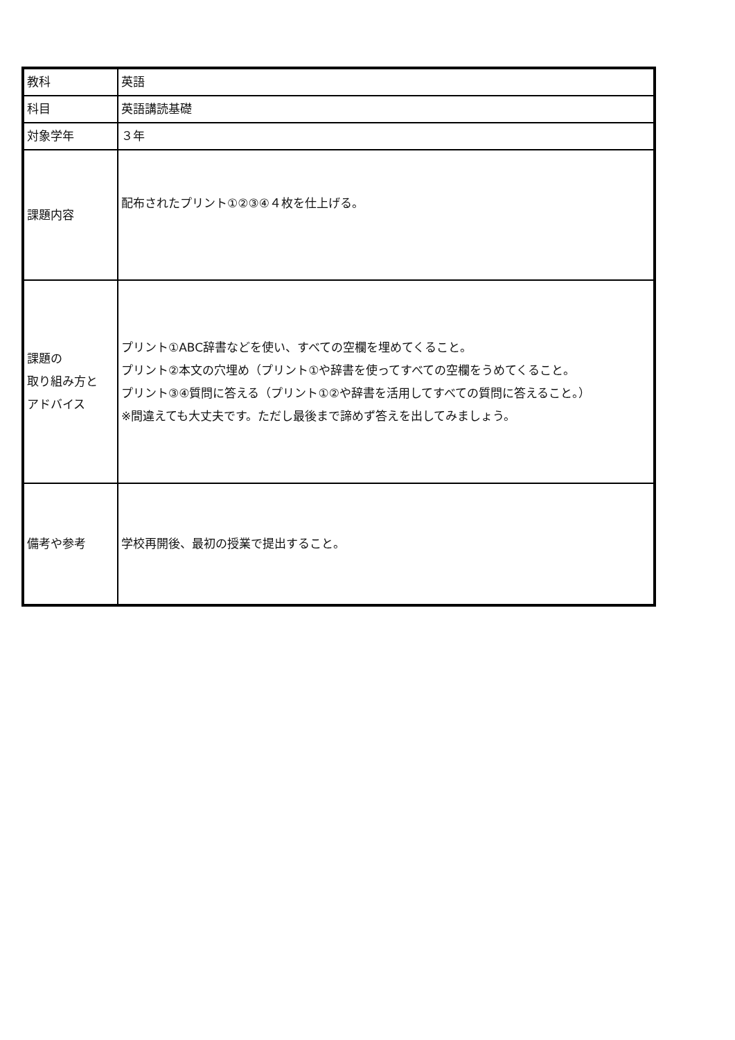| 教科 | 英語 |
| 科目 | 英語講読基礎 |
| 対象学年 | ３年 |
| 課題内容 | 配布されたプリント①②③④４枚を仕上げる。 |
| 課題の 取り組み方と アドバイス | プリント①ABC辞書などを使い、すべての空欄を埋めてくること。 プリント②本文の穴埋め（プリント①や辞書を使ってすべての空欄をうめてくること。 プリント③④質問に答える（プリント①②や辞書を活用してすべての質問に答えること。） ※間違えても大丈夫です。ただし最後まで諦めず答えを出してみましょう。 |
| 備考や参考 | 学校再開後、最初の授業で提出すること。 |